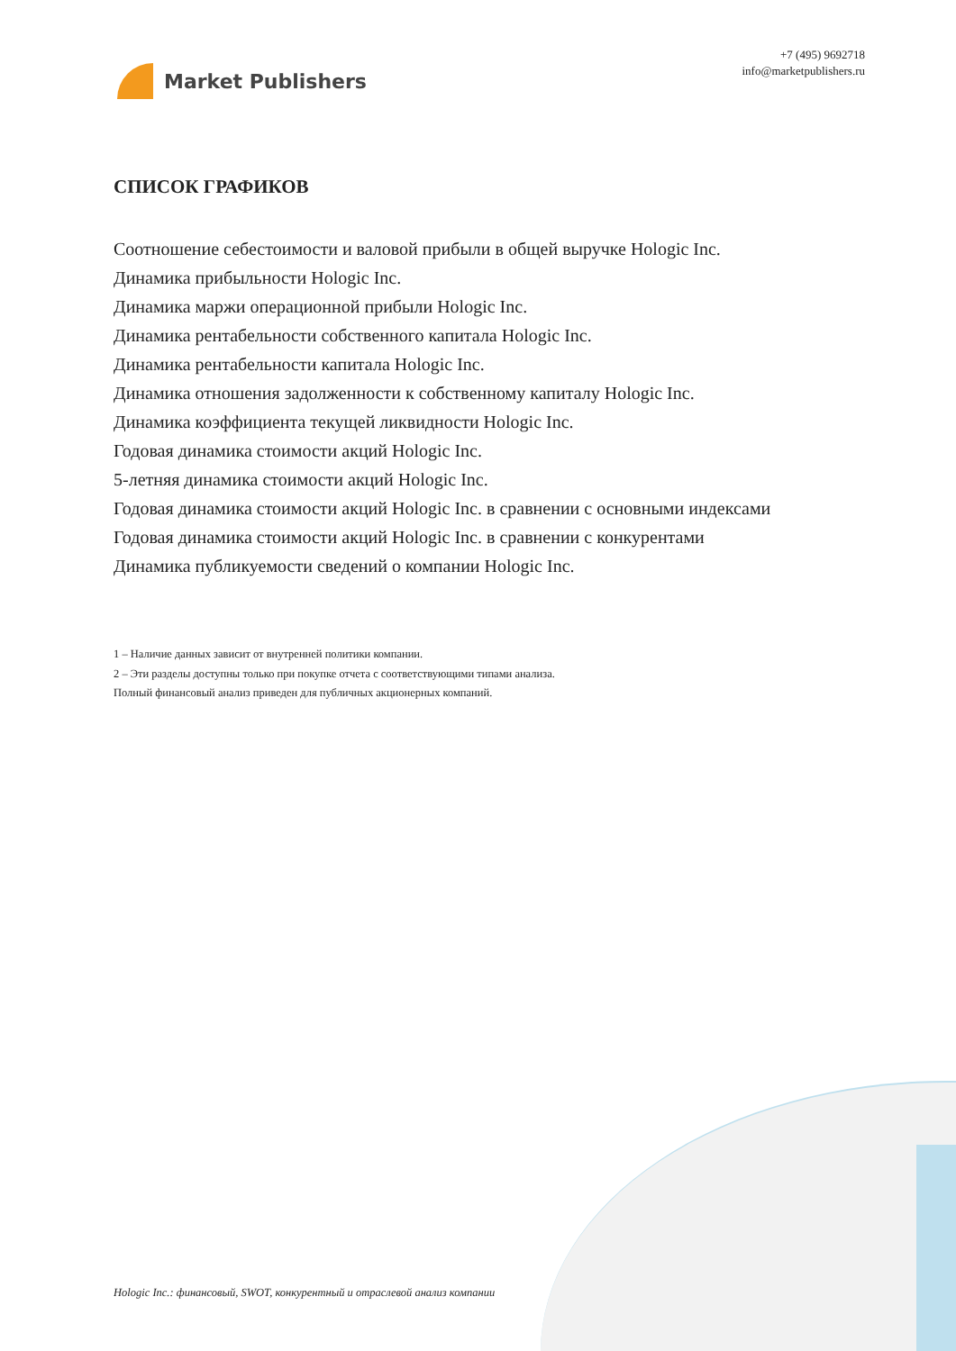Market Publishers
+7 (495) 9692718
info@marketpublishers.ru
СПИСОК ГРАФИКОВ
Соотношение себестоимости и валовой прибыли в общей выручке Hologic Inc.
Динамика прибыльности Hologic Inc.
Динамика маржи операционной прибыли Hologic Inc.
Динамика рентабельности собственного капитала Hologic Inc.
Динамика рентабельности капитала Hologic Inc.
Динамика отношения задолженности к собственному капиталу Hologic Inc.
Динамика коэффициента текущей ликвидности Hologic Inc.
Годовая динамика стоимости акций Hologic Inc.
5-летняя динамика стоимости акций Hologic Inc.
Годовая динамика стоимости акций Hologic Inc. в сравнении с основными индексами
Годовая динамика стоимости акций Hologic Inc. в сравнении с конкурентами
Динамика публикуемости сведений о компании Hologic Inc.
1 – Наличие данных зависит от внутренней политики компании.
2 – Эти разделы доступны только при покупке отчета с соответствующими типами анализа.
Полный финансовый анализ приведен для публичных акционерных компаний.
Hologic Inc.: финансовый, SWOT, конкурентный и отраслевой анализ компании